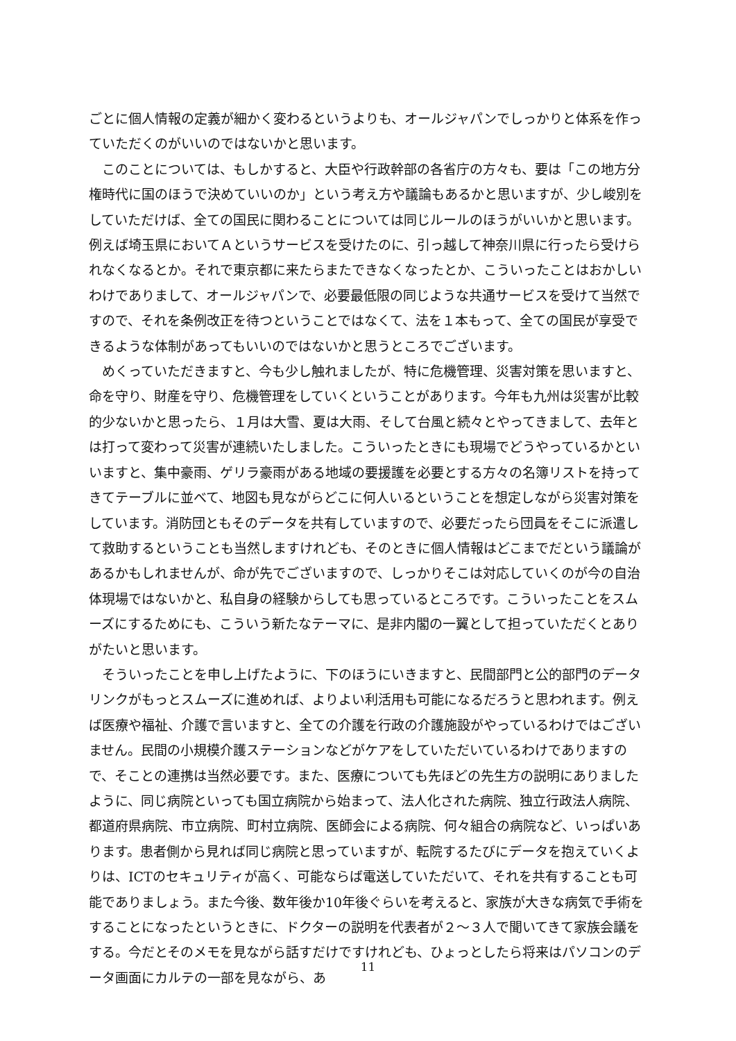ごとに個人情報の定義が細かく変わるというよりも、オールジャパンでしっかりと体系を作っていただくのがいいのではないかと思います。
このことについては、もしかすると、大臣や行政幹部の各省庁の方々も、要は「この地方分権時代に国のほうで決めていいのか」という考え方や議論もあるかと思いますが、少し峻別をしていただけば、全ての国民に関わることについては同じルールのほうがいいかと思います。例えば埼玉県においてＡというサービスを受けたのに、引っ越して神奈川県に行ったら受けられなくなるとか。それで東京都に来たらまたできなくなったとか、こういったことはおかしいわけでありまして、オールジャパンで、必要最低限の同じような共通サービスを受けて当然ですので、それを条例改正を待つということではなくて、法を１本もって、全ての国民が享受できるような体制があってもいいのではないかと思うところでございます。
めくっていただきますと、今も少し触れましたが、特に危機管理、災害対策を思いますと、命を守り、財産を守り、危機管理をしていくということがあります。今年も九州は災害が比較的少ないかと思ったら、１月は大雪、夏は大雨、そして台風と続々とやってきまして、去年とは打って変わって災害が連続いたしました。こういったときにも現場でどうやっているかといいますと、集中豪雨、ゲリラ豪雨がある地域の要援護を必要とする方々の名簿リストを持ってきてテーブルに並べて、地図も見ながらどこに何人いるということを想定しながら災害対策をしています。消防団ともそのデータを共有していますので、必要だったら団員をそこに派遣して救助するということも当然しますけれども、そのときに個人情報はどこまでだという議論があるかもしれませんが、命が先でございますので、しっかりそこは対応していくのが今の自治体現場ではないかと、私自身の経験からしても思っているところです。こういったことをスムーズにするためにも、こういう新たなテーマに、是非内閣の一翼として担っていただくとありがたいと思います。
そういったことを申し上げたように、下のほうにいきますと、民間部門と公的部門のデータリンクがもっとスムーズに進めれば、よりよい利活用も可能になるだろうと思われます。例えば医療や福祉、介護で言いますと、全ての介護を行政の介護施設がやっているわけではございません。民間の小規模介護ステーションなどがケアをしていただいているわけでありますので、そことの連携は当然必要です。また、医療についても先ほどの先生方の説明にありましたように、同じ病院といっても国立病院から始まって、法人化された病院、独立行政法人病院、都道府県病院、市立病院、町村立病院、医師会による病院、何々組合の病院など、いっぱいあります。患者側から見れば同じ病院と思っていますが、転院するたびにデータを抱えていくよりは、ICTのセキュリティが高く、可能ならば電送していただいて、それを共有することも可能でありましょう。また今後、数年後か10年後ぐらいを考えると、家族が大きな病気で手術をすることになったというときに、ドクターの説明を代表者が２～３人で聞いてきて家族会議をする。今だとそのメモを見ながら話すだけですけれども、ひょっとしたら将来はパソコンのデータ画面にカルテの一部を見ながら、あ
11